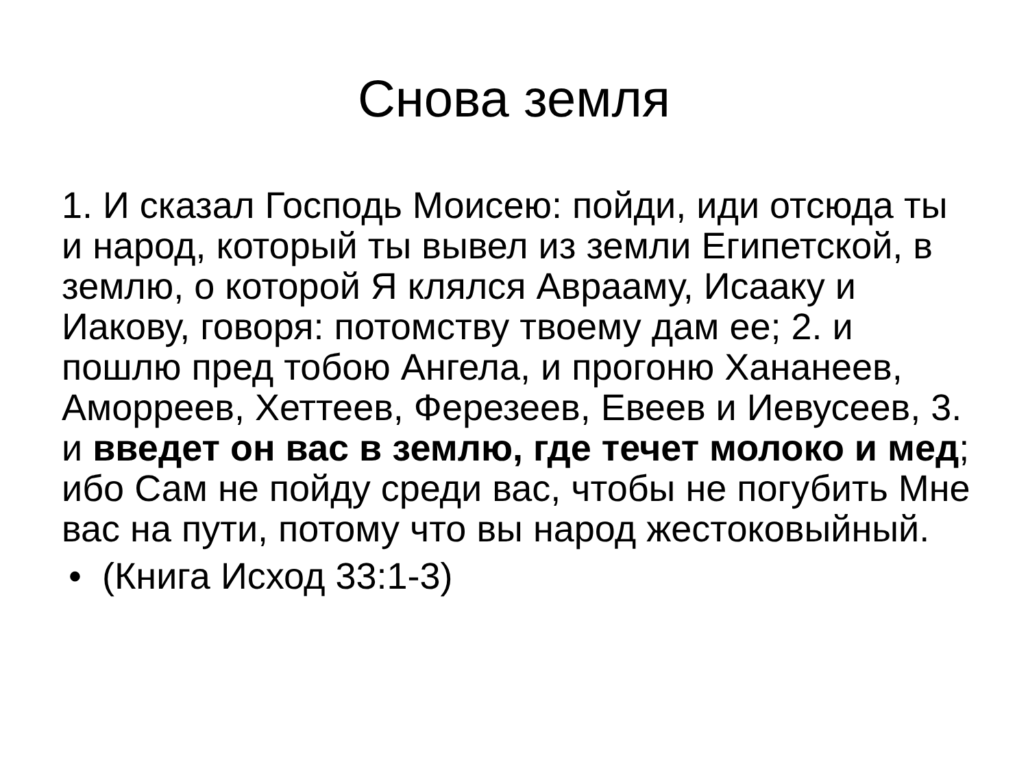Снова земля
1. И сказал Господь Моисею: пойди, иди отсюда ты и народ, который ты вывел из земли Египетской, в землю, о которой Я клялся Аврааму, Исааку и Иакову, говоря: потомству твоему дам ее; 2. и пошлю пред тобою Ангела, и прогоню Хананеев, Аморреев, Хеттеев, Ферезеев, Евеев и Иевусеев, 3. и введет он вас в землю, где течет молоко и мед; ибо Сам не пойду среди вас, чтобы не погубить Мне вас на пути, потому что вы народ жестоковыйный.
• (Книга Исход 33:1-3)